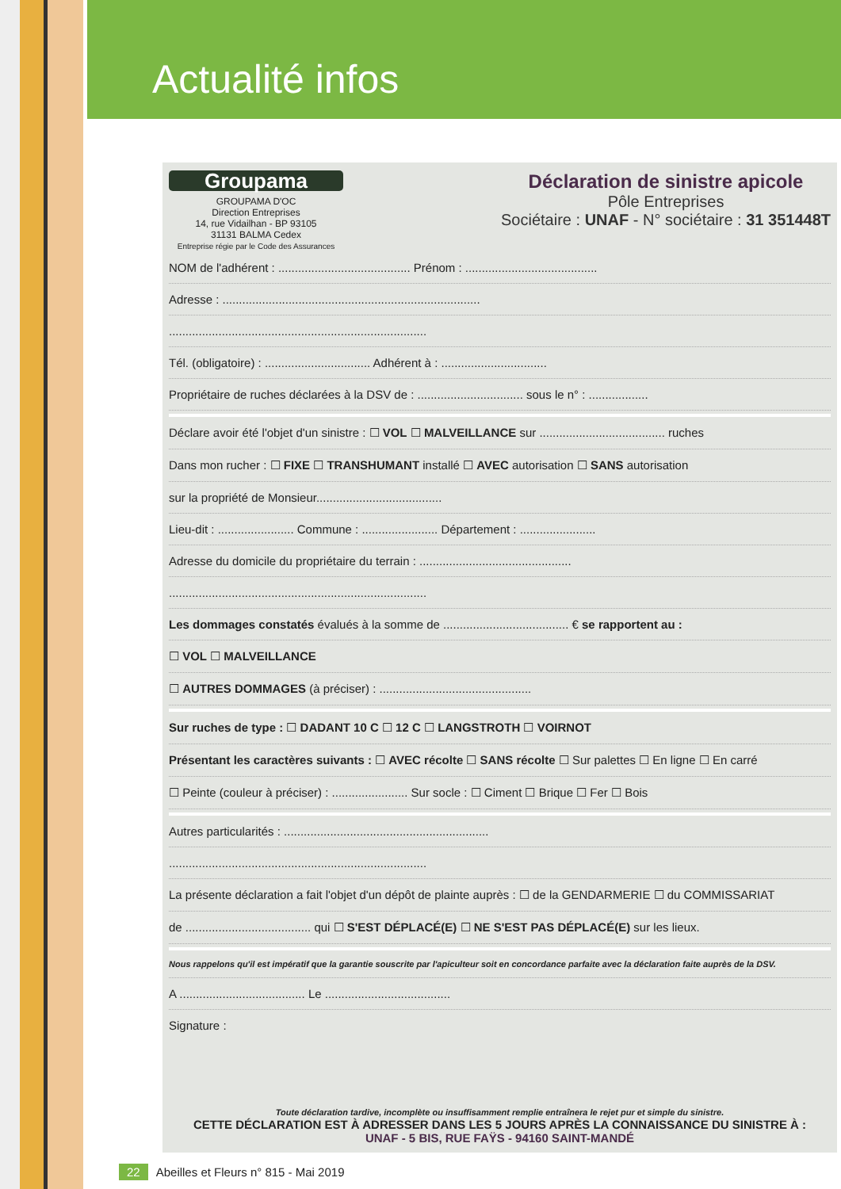Actualité infos
Groupama
GROUPAMA D'OC
Direction Entreprises
14, rue Vidailhan - BP 93105
31131 BALMA Cedex
Entreprise régie par le Code des Assurances
Déclaration de sinistre apicole
Pôle Entreprises
Sociétaire : UNAF - N° sociétaire : 31 351448T
NOM de l'adhérent : ........................................ Prénom : ........................................
Adresse : ..............................................................................
..............................................................................
Tél. (obligatoire) : ................................ Adhérent à : ................................
Propriétaire de ruches déclarées à la DSV de : ................................ sous le n° : ..................
Déclare avoir été l'objet d'un sinistre : ☐ VOL ☐ MALVEILLANCE sur ...................................... ruches
Dans mon rucher : ☐ FIXE ☐ TRANSHUMANT installé ☐ AVEC autorisation ☐ SANS autorisation
sur la propriété de Monsieur......................................
Lieu-dit : ....................... Commune : ....................... Département : .......................
Adresse du domicile du propriétaire du terrain : ..............................................
..............................................................................
Les dommages constatés évalués à la somme de ...................................... € se rapportent au :
☐ VOL ☐ MALVEILLANCE
☐ AUTRES DOMMAGES (à préciser) : ..............................................
Sur ruches de type : ☐ DADANT 10 C ☐ 12 C ☐ LANGSTROTH ☐ VOIRNOT
Présentant les caractères suivants : ☐ AVEC récolte ☐ SANS récolte ☐ Sur palettes ☐ En ligne ☐ En carré
☐ Peinte (couleur à préciser) : ....................... Sur socle : ☐ Ciment ☐ Brique ☐ Fer ☐ Bois
Autres particularités : ..............................................................
..............................................................................
La présente déclaration a fait l'objet d'un dépôt de plainte auprès : ☐ de la GENDARMERIE ☐ du COMMISSARIAT
de ...................................... qui ☐ S'EST DÉPLACÉ(E) ☐ NE S'EST PAS DÉPLACÉ(E) sur les lieux.
Nous rappelons qu'il est impératif que la garantie souscrite par l'apiculteur soit en concordance parfaite avec la déclaration faite auprès de la DSV.
A ...................................... Le ......................................
Signature :
Toute déclaration tardive, incomplète ou insuffisamment remplie entraînera le rejet pur et simple du sinistre.
CETTE DÉCLARATION EST À ADRESSER DANS LES 5 JOURS APRÈS LA CONNAISSANCE DU SINISTRE À :
UNAF - 5 BIS, RUE FAŸS - 94160 SAINT-MANDÉ
22 Abeilles et Fleurs n° 815 - Mai 2019